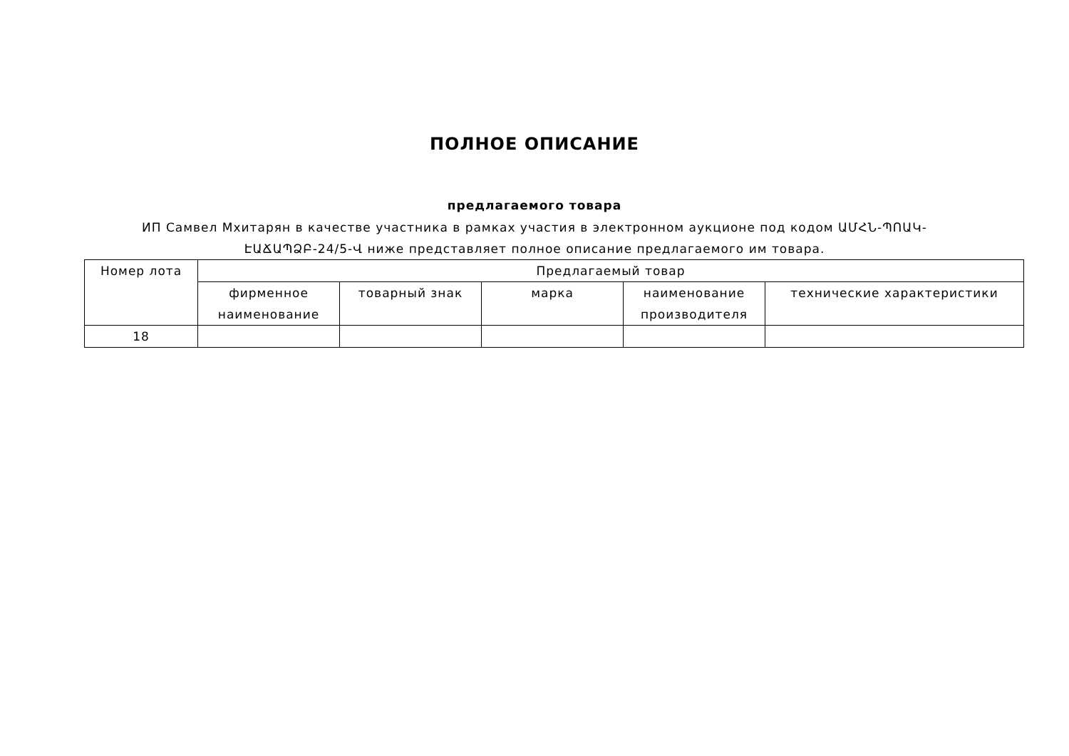ПОЛНОЕ ОПИСАНИЕ
предлагаемого товара
ИП Самвел Мхитарян в качестве участника в рамках участия в электронном аукционе под кодом ԱՄՀՆ-ՊՈԱԿ-ԷԱՃԱՊՁԲ-24/5-Վ ниже представляет полное описание предлагаемого им товара.
| Номер лота | Предлагаемый товар | | | | |
| --- | --- | --- | --- | --- | --- |
| | фирменное наименование | товарный знак | марка | наименование производителя | технические характеристики |
| 18 | | | | | |